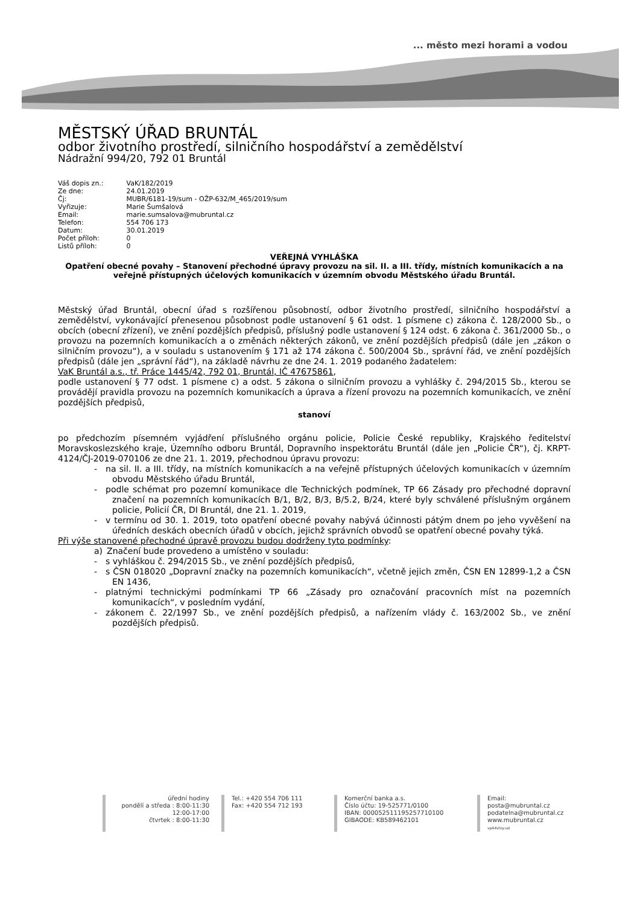... město mezi horami a vodou
MĚSTSKÝ ÚŘAD BRUNTÁL
odbor životního prostředí, silničního hospodářství a zemědělství
Nádražní 994/20, 792 01 Bruntál
Váš dopis zn.: VaK/182/2019
Ze dne: 24.01.2019
Čj: MUBR/6181-19/sum - OŽP-632/M_465/2019/sum
Vyřizuje: Marie Šumšalová
Email: marie.sumsalova@mubruntal.cz
Telefon: 554 706 173
Datum: 30.01.2019
Počet příloh: 0
Listů příloh: 0
VEŘEJNÁ VYHLÁŠKA
Opatření obecné povahy – Stanovení přechodné úpravy provozu na sil. II. a III. třídy, místních komunikacích a na veřejně přístupných účelových komunikacích v územním obvodu Městského úřadu Bruntál.
Městský úřad Bruntál, obecní úřad s rozšířenou působností, odbor životního prostředí, silničního hospodářství a zemědělství, vykonávající přenesenou působnost podle ustanovení § 61 odst. 1 písmene c) zákona č. 128/2000 Sb., o obcích (obecní zřízení), ve znění pozdějších předpisů, příslušný podle ustanovení § 124 odst. 6 zákona č. 361/2000 Sb., o provozu na pozemních komunikacích a o změnách některých zákonů, ve znění pozdějších předpisů (dále jen „zákon o silničním provozu“), a v souladu s ustanovením § 171 až 174 zákona č. 500/2004 Sb., správní řád, ve znění pozdějších předpisů (dále jen „správní řád“), na základě návrhu ze dne 24. 1. 2019 podaného žadatelem:
VaK Bruntál a.s., tř. Práce 1445/42, 792 01, Bruntál, IČ 47675861,
podle ustanovení § 77 odst. 1 písmene c) a odst. 5 zákona o silničním provozu a vyhlášky č. 294/2015 Sb., kterou se provádějí pravidla provozu na pozemních komunikacích a úprava a řízení provozu na pozemních komunikacích, ve znění pozdějších předpisů,
stanoví
po předchozím písemném vyjádření příslušného orgánu policie, Policie České republiky, Krajského ředitelství Moravskoslezského kraje, Územního odboru Bruntál, Dopravního inspektorátu Bruntál (dále jen „Policie ČR“), čj. KRPT-4124/ČJ-2019-070106 ze dne 21. 1. 2019, přechodnou úpravu provozu:
- na sil. II. a III. třídy, na místních komunikacích a na veřejně přístupných účelových komunikacích v územním obvodu Městského úřadu Bruntál,
- podle schémat pro pozemní komunikace dle Technických podmínek, TP 66 Zásady pro přechodné dopravní značení na pozemních komunikacích B/1, B/2, B/3, B/5.2, B/24, které byly schválené příslušným orgánem policie, Policií ČR, DI Bruntál, dne 21. 1. 2019,
- v termínu od 30. 1. 2019, toto opatření obecné povahy nabývá účinnosti pátým dnem po jeho vyvěšení na úředních deskách obecních úřadů v obcích, jejichž správních obvodů se opatření obecné povahy týká.
Při výše stanovené přechodné úpravě provozu budou dodrženy tyto podmínky:
a) Značení bude provedeno a umístěno v souladu:
- s vyhláškou č. 294/2015 Sb., ve znění pozdějších předpisů,
- s ČSN 018020 „Dopravní značky na pozemních komunikacích“, včetně jejich změn, ČSN EN 12899-1,2 a ČSN EN 1436,
- platnými technickými podmínkami TP 66 „Zásady pro označování pracovních míst na pozemních komunikacích“, v posledním vydání,
- zákonem č. 22/1997 Sb., ve znění pozdějších předpisů, a nařízením vlády č. 163/2002 Sb., ve znění pozdějších předpisů.
úřední hodiny
pondělí a středa : 8:00-11:30
12:00-17:00
čtvrtek : 8:00-11:30
Tel.: +420 554 706 111
Fax: +420 554 712 193
Komerční banka a.s.
Číslo účtu: 19-525771/0100
IBAN: 000052511195257710100
GIBAODE: KB589462101
Email:
posta@mubruntal.cz
podatelna@mubruntal.cz
www.mubruntal.cz
vpA4vlny.uzi